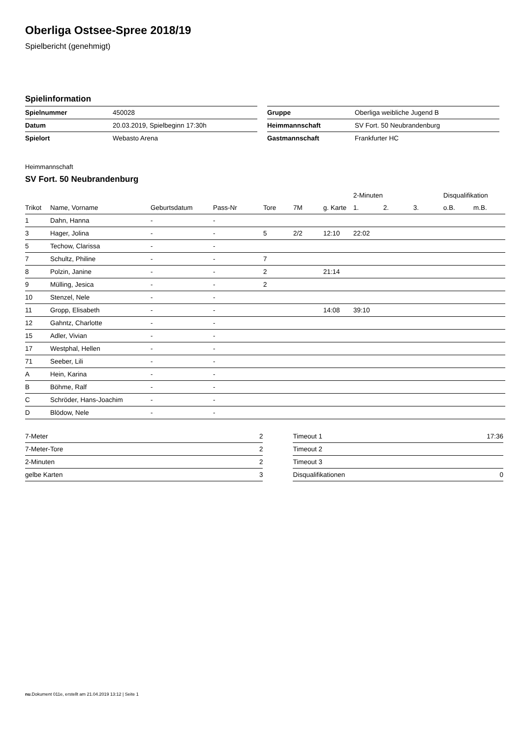Oberliga Ostsee-Spree 2018/19
Spielbericht (genehmigt)
Spielinformation
| Spielnummer | 450028 |
| Datum | 20.03.2019, Spielbeginn 17:30h |
| Spielort | Webasto Arena |
| Gruppe | Oberliga weibliche Jugend B |
| Heimmannschaft | SV Fort. 50 Neubrandenburg |
| Gastmannschaft | Frankfurter HC |
Heimmannschaft
SV Fort. 50 Neubrandenburg
| | | | | | | | 2-Minuten | | | Disqualifikation | |
| --- | --- | --- | --- | --- | --- | --- | --- | --- | --- | --- | --- |
| Trikot | Name, Vorname | Geburtsdatum | Pass-Nr | Tore | 7M | g. Karte | 1. | 2. | 3. | o.B. | m.B. |
| 1 | Dahn, Hanna | - | - | | | | | | | | |
| 3 | Hager, Jolina | - | - | 5 | 2/2 | 12:10 | 22:02 | | | | |
| 5 | Techow, Clarissa | - | - | | | | | | | | |
| 7 | Schultz, Philine | - | - | 7 | | | | | | | |
| 8 | Polzin, Janine | - | - | 2 | | 21:14 | | | | | |
| 9 | Mülling, Jesica | - | - | 2 | | | | | | | |
| 10 | Stenzel, Nele | - | - | | | | | | | | |
| 11 | Gropp, Elisabeth | - | - | | | 14:08 | 39:10 | | | | |
| 12 | Gahntz, Charlotte | - | - | | | | | | | | |
| 15 | Adler, Vivian | - | - | | | | | | | | |
| 17 | Westphal, Hellen | - | - | | | | | | | | |
| 71 | Seeber, Lili | - | - | | | | | | | | |
| A | Hein, Karina | - | - | | | | | | | | |
| B | Böhme, Ralf | - | - | | | | | | | | |
| C | Schröder, Hans-Joachim | - | - | | | | | | | | |
| D | Blödow, Nele | - | - | | | | | | | | |
| 7-Meter | 2 |
| 7-Meter-Tore | 2 |
| 2-Minuten | 2 |
| gelbe Karten | 3 |
| Timeout 1 | 17:36 |
| Timeout 2 | |
| Timeout 3 | |
| Disqualifikationen | 0 |
nu.Dokument 011e, erstellt am 21.04.2019 13:12 | Seite 1